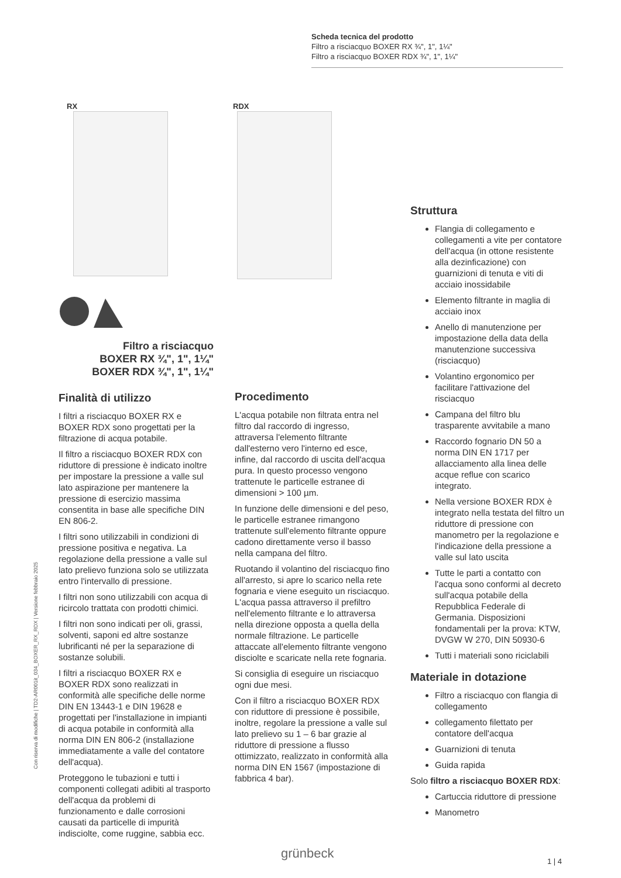Scheda tecnica del prodotto
Filtro a risciacquo BOXER RX ¾", 1", 1¼"
Filtro a risciacquo BOXER RDX ¾", 1", 1¼"
RX RDX
Filtro a risciacquo
BOXER RX ¾", 1", 1¼"
BOXER RDX ¾", 1", 1¼"
Con riserva di modifiche | TD2-AR001it_034_BOXER_RX_RDX | Versione febbraio 2025
Finalità di utilizzo
I filtri a risciacquo BOXER RX e BOXER RDX sono progettati per la filtrazione di acqua potabile.
Il filtro a risciacquo BOXER RDX con riduttore di pressione è indicato inoltre per impostare la pressione a valle sul lato aspirazione per mantenere la pressione di esercizio massima consentita in base alle specifiche DIN EN 806-2.
I filtri sono utilizzabili in condizioni di pressione positiva e negativa. La regolazione della pressione a valle sul lato prelievo funziona solo se utilizzata entro l'intervallo di pressione.
I filtri non sono utilizzabili con acqua di ricircolo trattata con prodotti chimici.
I filtri non sono indicati per oli, grassi, solventi, saponi ed altre sostanze lubrificanti né per la separazione di sostanze solubili.
I filtri a risciacquo BOXER RX e BOXER RDX sono realizzati in conformità alle specifiche delle norme DIN EN 13443-1 e DIN 19628 e progettati per l'installazione in impianti di acqua potabile in conformità alla norma DIN EN 806-2 (installazione immediatamente a valle del contatore dell'acqua).
Proteggono le tubazioni e tutti i componenti collegati adibiti al trasporto dell'acqua da problemi di funzionamento e dalle corrosioni causati da particelle di impurità indisciolte, come ruggine, sabbia ecc.
Procedimento
L'acqua potabile non filtrata entra nel filtro dal raccordo di ingresso, attraversa l'elemento filtrante dall'esterno vero l'interno ed esce, infine, dal raccordo di uscita dell'acqua pura. In questo processo vengono trattenute le particelle estranee di dimensioni > 100 µm.
In funzione delle dimensioni e del peso, le particelle estranee rimangono trattenute sull'elemento filtrante oppure cadono direttamente verso il basso nella campana del filtro.
Ruotando il volantino del risciacquo fino all'arresto, si apre lo scarico nella rete fognaria e viene eseguito un risciacquo. L'acqua passa attraverso il prefiltro nell'elemento filtrante e lo attraversa nella direzione opposta a quella della normale filtrazione. Le particelle attaccate all'elemento filtrante vengono disciolte e scaricate nella rete fognaria.
Si consiglia di eseguire un risciacquo ogni due mesi.
Con il filtro a risciacquo BOXER RDX con riduttore di pressione è possibile, inoltre, regolare la pressione a valle sul lato prelievo su 1 – 6 bar grazie al riduttore di pressione a flusso ottimizzato, realizzato in conformità alla norma DIN EN 1567 (impostazione di fabbrica 4 bar).
Struttura
Flangia di collegamento e collegamenti a vite per contatore dell'acqua (in ottone resistente alla dezinficazione) con guarnizioni di tenuta e viti di acciaio inossidabile
Elemento filtrante in maglia di acciaio inox
Anello di manutenzione per impostazione della data della manutenzione successiva (risciacquo)
Volantino ergonomico per facilitare l'attivazione del risciacquo
Campana del filtro blu trasparente avvitabile a mano
Raccordo fognario DN 50 a norma DIN EN 1717 per allacciamento alla linea delle acque reflue con scarico integrato.
Nella versione BOXER RDX è integrato nella testata del filtro un riduttore di pressione con manometro per la regolazione e l'indicazione della pressione a valle sul lato uscita
Tutte le parti a contatto con l'acqua sono conformi al decreto sull'acqua potabile della Repubblica Federale di Germania. Disposizioni fondamentali per la prova: KTW, DVGW W 270, DIN 50930-6
Tutti i materiali sono riciclabili
Materiale in dotazione
Filtro a risciacquo con flangia di collegamento
collegamento filettato per contatore dell'acqua
Guarnizioni di tenuta
Guida rapida
Solo filtro a risciacquo BOXER RDX:
Cartuccia riduttore di pressione
Manometro
grünbeck 1 | 4